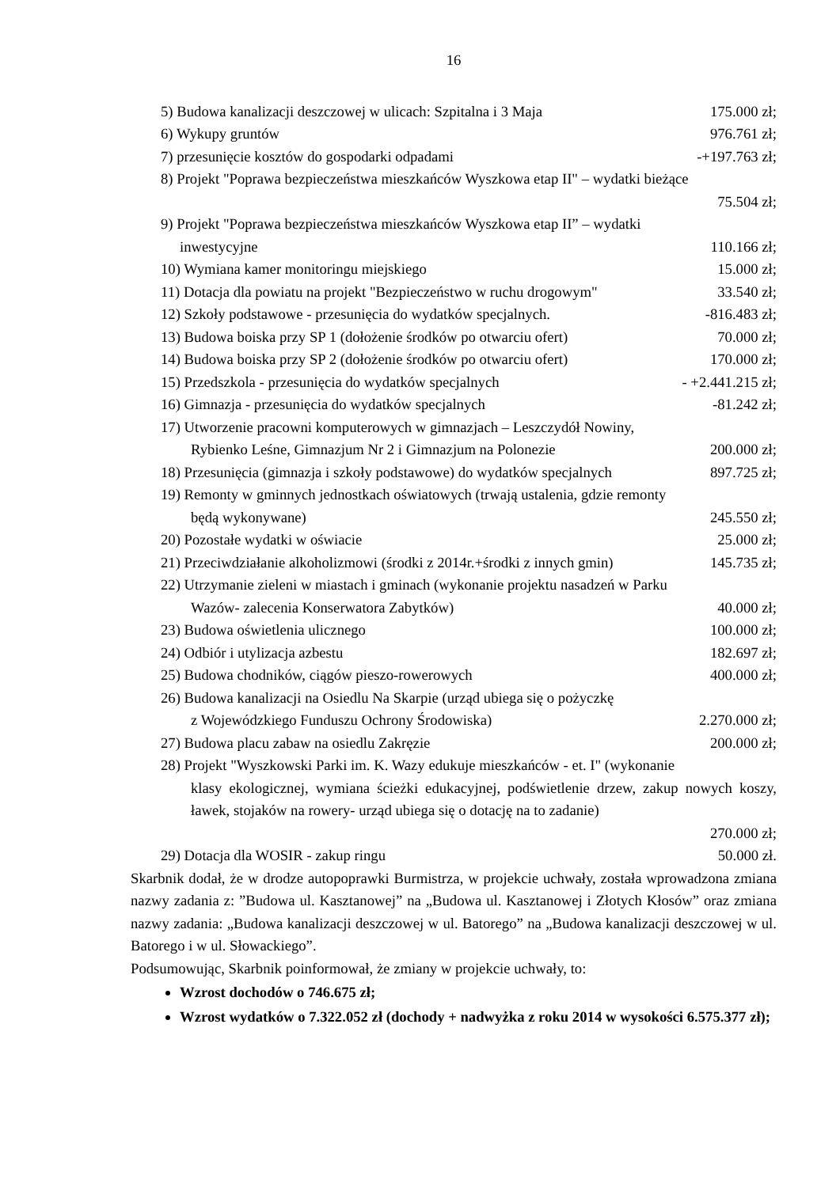16
5) Budowa kanalizacji deszczowej w ulicach: Szpitalna i 3 Maja 175.000 zł;
6) Wykupy gruntów 976.761 zł;
7) przesunięcie kosztów do gospodarki odpadami -+197.763 zł;
8) Projekt "Poprawa bezpieczeństwa mieszkańców Wyszkowa etap II" – wydatki bieżące
75.504 zł;
9) Projekt "Poprawa bezpieczeństwa mieszkańców Wyszkowa etap II” – wydatki
inwestycyjne 110.166 zł;
10) Wymiana kamer monitoringu miejskiego 15.000 zł;
11) Dotacja dla powiatu na projekt "Bezpieczeństwo w ruchu drogowym" 33.540 zł;
12) Szkoły podstawowe - przesunięcia do wydatków specjalnych. -816.483 zł;
13) Budowa boiska przy SP 1 (dołożenie środków po otwarciu ofert) 70.000 zł;
14) Budowa boiska przy SP 2 (dołożenie środków po otwarciu ofert) 170.000 zł;
15) Przedszkola - przesunięcia do wydatków specjalnych - +2.441.215 zł;
16) Gimnazja - przesunięcia do wydatków specjalnych -81.242 zł;
17) Utworzenie pracowni komputerowych w gimnazjach – Leszczydół Nowiny,
Rybienko Leśne, Gimnazjum Nr 2 i Gimnazjum na Polonezie 200.000 zł;
18) Przesunięcia (gimnazja i szkoły podstawowe) do wydatków specjalnych 897.725 zł;
19) Remonty w gminnych jednostkach oświatowych (trwają ustalenia, gdzie remonty
będą wykonywane) 245.550 zł;
20) Pozostałe wydatki w oświacie 25.000 zł;
21) Przeciwdziałanie alkoholizmowi (środki z 2014r.+środki z innych gmin) 145.735 zł;
22) Utrzymanie zieleni w miastach i gminach (wykonanie projektu nasadzeń w Parku
Wazów- zalecenia Konserwatora Zabytków) 40.000 zł;
23) Budowa oświetlenia ulicznego 100.000 zł;
24) Odbiór i utylizacja azbestu 182.697 zł;
25) Budowa chodników, ciągów pieszo-rowerowych 400.000 zł;
26) Budowa kanalizacji na Osiedlu Na Skarpie (urząd ubiega się o pożyczkę
z Wojewódzkiego Funduszu Ochrony Środowiska) 2.270.000 zł;
27) Budowa placu zabaw na osiedlu Zakręzie 200.000 zł;
28) Projekt "Wyszkowski Parki im. K. Wazy edukuje mieszkańców - et. I" (wykonanie
klasy ekologicznej, wymiana ścieżki edukacyjnej, podświetlenie drzew, zakup nowych koszy, ławek, stojaków na rowery- urząd ubiega się o dotację na to zadanie)
270.000 zł;
29) Dotacja dla WOSIR - zakup ringu 50.000 zł.
Skarbnik dodał, że w drodze autopoprawki Burmistrza, w projekcie uchwały, została wprowadzona zmiana nazwy zadania z: ”Budowa ul. Kasztanowej” na „Budowa ul. Kasztanowej i Złotych Kłosów” oraz zmiana nazwy zadania: „Budowa kanalizacji deszczowej w ul. Batorego” na „Budowa kanalizacji deszczowej w ul. Batorego i w ul. Słowackiego”.
Podsumowując, Skarbnik poinformował, że zmiany w projekcie uchwały, to:
Wzrost dochodów o 746.675 zł;
Wzrost wydatków o 7.322.052 zł (dochody + nadwyżka z roku 2014 w wysokości 6.575.377 zł);